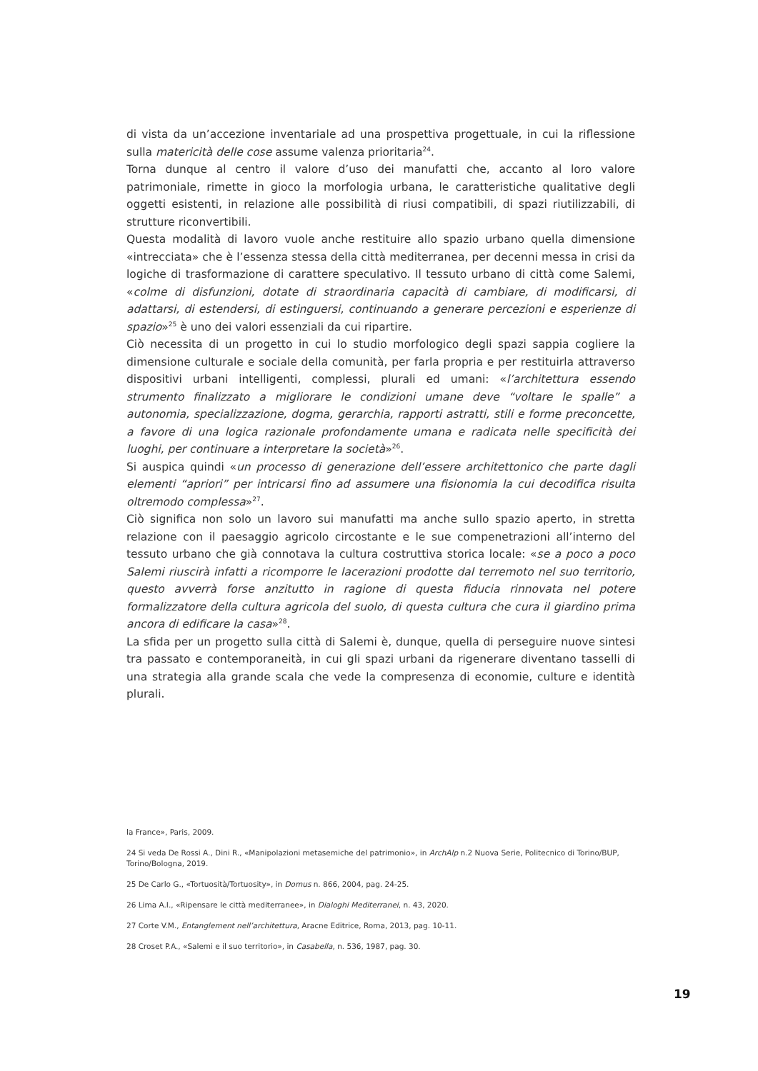di vista da un’accezione inventariale ad una prospettiva progettuale, in cui la riflessione sulla matericità delle cose assume valenza prioritaria<sup>24</sup>.
Torna dunque al centro il valore d’uso dei manufatti che, accanto al loro valore patrimoniale, rimette in gioco la morfologia urbana, le caratteristiche qualitative degli oggetti esistenti, in relazione alle possibilità di riusi compatibili, di spazi riutilizzabili, di strutture riconvertibili.
Questa modalità di lavoro vuole anche restituire allo spazio urbano quella dimensione «intrecciata» che è l’essenza stessa della città mediterranea, per decenni messa in crisi da logiche di trasformazione di carattere speculativo. Il tessuto urbano di città come Salemi, «colme di disfunzioni, dotate di straordinaria capacità di cambiare, di modificarsi, di adattarsi, di estendersi, di estinguersi, continuando a generare percezioni e esperienze di spazio»<sup>25</sup> è uno dei valori essenziali da cui ripartire.
Ciò necessita di un progetto in cui lo studio morfologico degli spazi sappia cogliere la dimensione culturale e sociale della comunità, per farla propria e per restituirla attraverso dispositivi urbani intelligenti, complessi, plurali ed umani: «l’architettura essendo strumento finalizzato a migliorare le condizioni umane deve “voltare le spalle” a autonomia, specializzazione, dogma, gerarchia, rapporti astratti, stili e forme preconcette, a favore di una logica razionale profondamente umana e radicata nelle specificità dei luoghi, per continuare a interpretare la società»<sup>26</sup>.
Si auspica quindi «un processo di generazione dell’essere architettonico che parte dagli elementi “apriori” per intricarsi fino ad assumere una fisionomia la cui decodifica risulta oltremodo complessa»<sup>27</sup>.
Ciò significa non solo un lavoro sui manufatti ma anche sullo spazio aperto, in stretta relazione con il paesaggio agricolo circostante e le sue compenetrazioni all’interno del tessuto urbano che già connotava la cultura costruttiva storica locale: «se a poco a poco Salemi riuscirà infatti a ricomporre le lacerazioni prodotte dal terremoto nel suo territorio, questo avverrà forse anzitutto in ragione di questa fiducia rinnovata nel potere formalizzatore della cultura agricola del suolo, di questa cultura che cura il giardino prima ancora di edificare la casa»<sup>28</sup>.
La sfida per un progetto sulla città di Salemi è, dunque, quella di perseguire nuove sintesi tra passato e contemporaneità, in cui gli spazi urbani da rigenerare diventano tasselli di una strategia alla grande scala che vede la compresenza di economie, culture e identità plurali.
la France», Paris, 2009.
24 Si veda De Rossi A., Dini R., «Manipolazioni metasemiche del patrimonio», in ArchAlp n.2 Nuova Serie, Politecnico di Torino/BUP, Torino/Bologna, 2019.
25 De Carlo G., «Tortuosità/Tortuosity», in Domus n. 866, 2004, pag. 24-25.
26 Lima A.I., «Ripensare le città mediterranee», in Dialoghi Mediterranei, n. 43, 2020.
27 Corte V.M., Entanglement nell’architettura, Aracne Editrice, Roma, 2013, pag. 10-11.
28 Croset P.A., «Salemi e il suo territorio», in Casabella, n. 536, 1987, pag. 30.
19